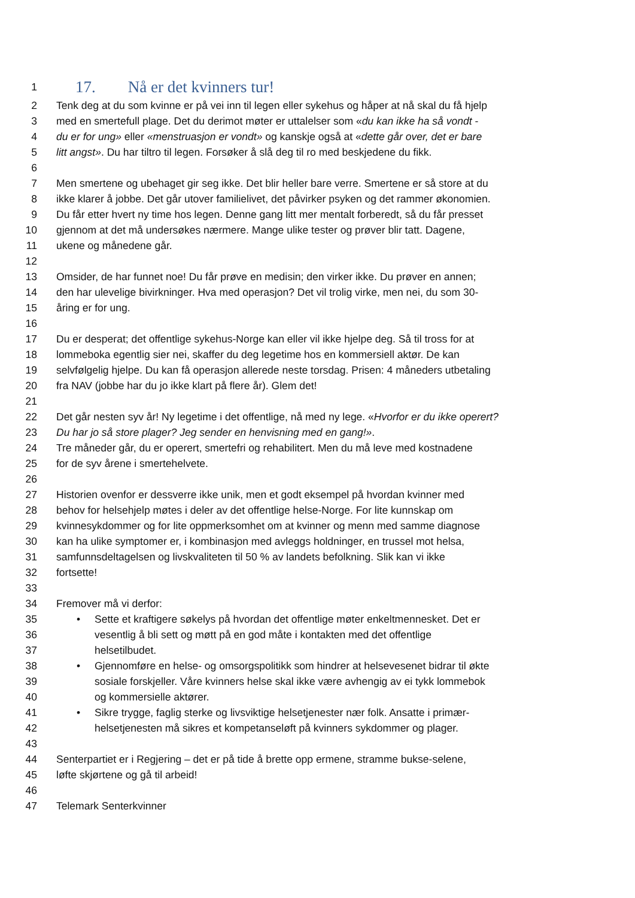1 17. Nå er det kvinners tur!
2 Tenk deg at du som kvinne er på vei inn til legen eller sykehus og håper at nå skal du få hjelp
3 med en smertefull plage. Det du derimot møter er uttalelser som «du kan ikke ha så vondt -
4 du er for ung» eller «menstruasjon er vondt» og kanskje også at «dette går over, det er bare
5 litt angst». Du har tiltro til legen. Forsøker å slå deg til ro med beskjedene du fikk.
6
7 Men smertene og ubehaget gir seg ikke. Det blir heller bare verre. Smertene er så store at du
8 ikke klarer å jobbe. Det går utover familielivet, det påvirker psyken og det rammer økonomien.
9 Du får etter hvert ny time hos legen. Denne gang litt mer mentalt forberedt, så du får presset
10 gjennom at det må undersøkes nærmere. Mange ulike tester og prøver blir tatt. Dagene,
11 ukene og månedene går.
12
13 Omsider, de har funnet noe! Du får prøve en medisin; den virker ikke. Du prøver en annen;
14 den har ulevelige bivirkninger. Hva med operasjon? Det vil trolig virke, men nei, du som 30-
15 åring er for ung.
16
17 Du er desperat; det offentlige sykehus-Norge kan eller vil ikke hjelpe deg. Så til tross for at
18 lommeboka egentlig sier nei, skaffer du deg legetime hos en kommersiell aktør. De kan
19 selvfølgelig hjelpe. Du kan få operasjon allerede neste torsdag. Prisen: 4 måneders utbetaling
20 fra NAV (jobbe har du jo ikke klart på flere år). Glem det!
21
22 Det går nesten syv år! Ny legetime i det offentlige, nå med ny lege. «Hvorfor er du ikke operert?
23 Du har jo så store plager? Jeg sender en henvisning med en gang!».
24 Tre måneder går, du er operert, smertefri og rehabilitert. Men du må leve med kostnadene
25 for de syv årene i smertehelvete.
26
27 Historien ovenfor er dessverre ikke unik, men et godt eksempel på hvordan kvinner med
28 behov for helsehjelp møtes i deler av det offentlige helse-Norge. For lite kunnskap om
29 kvinnesykdommer og for lite oppmerksomhet om at kvinner og menn med samme diagnose
30 kan ha ulike symptomer er, i kombinasjon med avleggs holdninger, en trussel mot helsa,
31 samfunnsdeltagelsen og livskvaliteten til 50 % av landets befolkning. Slik kan vi ikke
32 fortsette!
33
34 Fremover må vi derfor:
35 • Sette et kraftigere søkelys på hvordan det offentlige møter enkeltmennesket. Det er
36 vesentlig å bli sett og møtt på en god måte i kontakten med det offentlige
37 helsetilbudet.
38 • Gjennomføre en helse- og omsorgspolitikk som hindrer at helsevesenet bidrar til økte
39 sosiale forskjeller. Våre kvinners helse skal ikke være avhengig av ei tykk lommebok
40 og kommersielle aktører.
41 • Sikre trygge, faglig sterke og livsviktige helsetjenester nær folk. Ansatte i primær-
42 helsetjenesten må sikres et kompetanseløft på kvinners sykdommer og plager.
43
44 Senterpartiet er i Regjering – det er på tide å brette opp ermene, stramme bukse-selene,
45 løfte skjørtene og gå til arbeid!
46
47 Telemark Senterkvinner